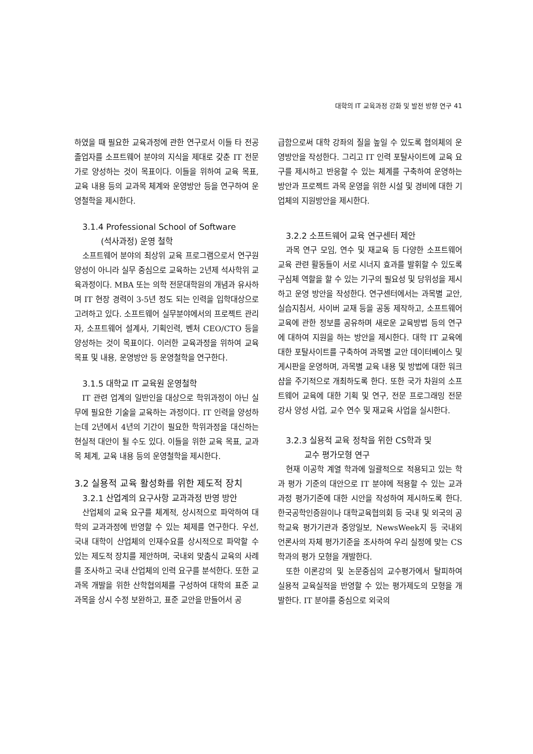대학의 IT 교육과정 강화 및 발전 방향 연구 41
하였을 때 필요한 교육과정에 관한 연구로서 이들 타 전공 졸업자를 소프트웨어 분야의 지식을 제대로 갖춘 IT 전문가로 양성하는 것이 목표이다. 이들을 위하여 교육 목표, 교육 내용 등의 교과목 체계와 운영방안 등을 연구하여 운영철학을 제시한다.
3.1.4 Professional School of Software
(석사과정) 운영 철학
소프트웨어 분야의 최상위 교육 프로그램으로서 연구원 양성이 아니라 실무 중심으로 교육하는 2년제 석사학위 교육과정이다. MBA 또는 의학 전문대학원의 개념과 유사하며 IT 현장 경력이 3-5년 정도 되는 인력을 입학대상으로 고려하고 있다. 소프트웨어 실무분야에서의 프로젝트 관리자, 소프트웨어 설계사, 기획인력, 벤처 CEO/CTO 등을 양성하는 것이 목표이다. 이러한 교육과정을 위하여 교육 목표 및 내용, 운영방안 등 운영철학을 연구한다.
3.1.5 대학교 IT 교육원 운영철학
IT 관련 업계의 일반인을 대상으로 학위과정이 아닌 실무에 필요한 기술을 교육하는 과정이다. IT 인력을 양성하는데 2년에서 4년의 기간이 필요한 학위과정을 대신하는 현실적 대안이 될 수도 있다. 이들을 위한 교육 목표, 교과목 체계, 교육 내용 등의 운영철학을 제시한다.
3.2 실용적 교육 활성화를 위한 제도적 장치
3.2.1 산업계의 요구사항 교과과정 반영 방안
산업체의 교육 요구를 체계적, 상시적으로 파악하여 대학의 교과과정에 반영할 수 있는 체제를 연구한다. 우선, 국내 대학이 산업체의 인재수요를 상시적으로 파악할 수 있는 제도적 장치를 제안하며, 국내외 맞춤식 교육의 사례를 조사하고 국내 산업체의 인력 요구를 분석한다. 또한 교과목 개발을 위한 산학협의체를 구성하여 대학의 표준 교과목을 상시 수정 보완하고, 표준 교안을 만들어서 공
급함으로써 대학 강좌의 질을 높일 수 있도록 협의체의 운영방안을 작성한다. 그리고 IT 인력 포탈사이트에 교육 요구를 제시하고 반응할 수 있는 체계를 구축하여 운영하는 방안과 프로젝트 과목 운영을 위한 시설 및 경비에 대한 기업체의 지원방안을 제시한다.
3.2.2 소프트웨어 교육 연구센터 제안
과목 연구 모임, 연수 및 재교육 등 다양한 소프트웨어 교육 관련 활동들이 서로 시너지 효과를 발휘할 수 있도록 구심체 역할을 할 수 있는 기구의 필요성 및 당위성을 제시하고 운영 방안을 작성한다. 연구센터에서는 과목별 교안, 실습지침서, 사이버 교재 등을 공동 제작하고, 소프트웨어 교육에 관한 정보를 공유하며 새로운 교육방법 등의 연구에 대하여 지원을 하는 방안을 제시한다. 대학 IT 교육에 대한 포탈사이트를 구축하여 과목별 교안 데이터베이스 및 게시판을 운영하며, 과목별 교육 내용 및 방법에 대한 워크샵을 주기적으로 개최하도록 한다. 또한 국가 차원의 소프트웨어 교육에 대한 기획 및 연구, 전문 프로그래밍 전문 강사 양성 사업, 교수 연수 및 재교육 사업을 실시한다.
3.2.3 실용적 교육 정착을 위한 CS학과 및
교수 평가모형 연구
현재 이공학 계열 학과에 일괄적으로 적용되고 있는 학과 평가 기준의 대안으로 IT 분야에 적용할 수 있는 교과과정 평가기준에 대한 시안을 작성하여 제시하도록 한다. 한국공학인증원이나 대학교육협의회 등 국내 및 외국의 공학교육 평가기관과 중앙일보, NewsWeek지 등 국내외 언론사의 자체 평가기준을 조사하여 우리 실정에 맞는 CS 학과의 평가 모형을 개발한다.
또한 이론강의 및 논문중심의 교수평가에서 탈피하여 실용적 교육실적을 반영할 수 있는 평가제도의 모형을 개발한다. IT 분야를 중심으로 외국의